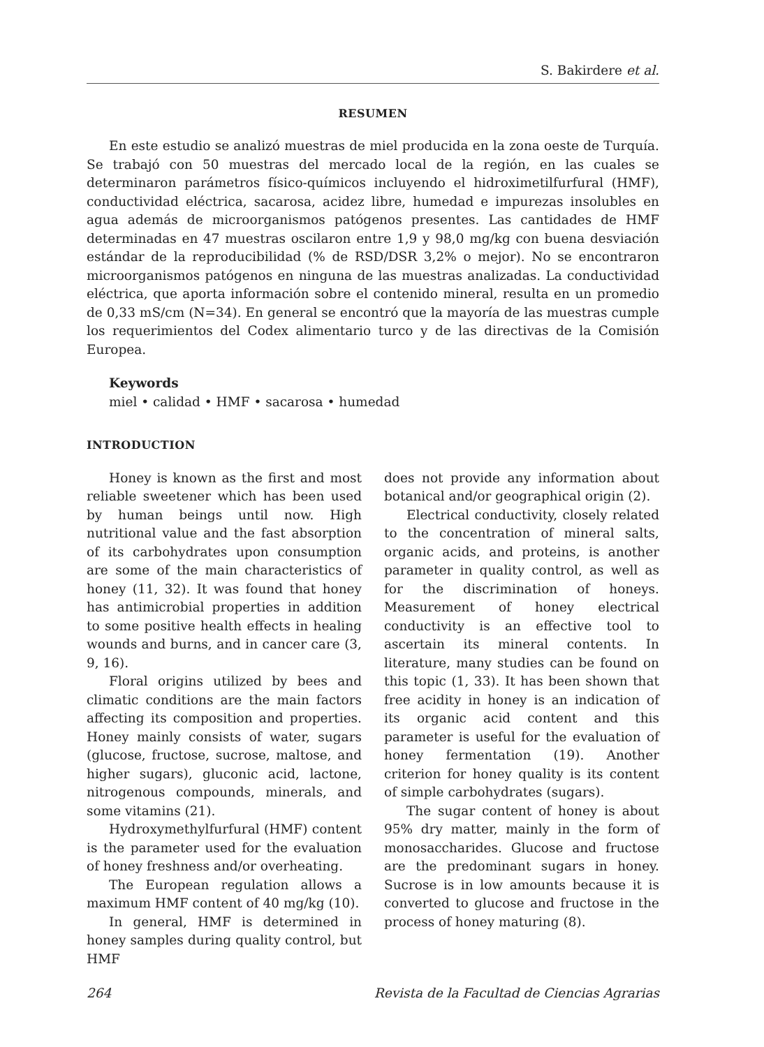S. Bakirdere et al.
RESUMEN
En este estudio se analizó muestras de miel producida en la zona oeste de Turquía. Se trabajó con 50 muestras del mercado local de la región, en las cuales se determinaron parámetros físico-químicos incluyendo el hidroximetilfurfural (HMF), conductividad eléctrica, sacarosa, acidez libre, humedad e impurezas insolubles en agua además de microorganismos patógenos presentes. Las cantidades de HMF determinadas en 47 muestras oscilaron entre 1,9 y 98,0 mg/kg con buena desviación estándar de la reproducibilidad (% de RSD/DSR 3,2% o mejor). No se encontraron microorganismos patógenos en ninguna de las muestras analizadas. La conductividad eléctrica, que aporta información sobre el contenido mineral, resulta en un promedio de 0,33 mS/cm (N=34). En general se encontró que la mayoría de las muestras cumple los requerimientos del Codex alimentario turco y de las directivas de la Comisión Europea.
Keywords
miel • calidad • HMF • sacarosa • humedad
INTRODUCTION
Honey is known as the first and most reliable sweetener which has been used by human beings until now. High nutritional value and the fast absorption of its carbohydrates upon consumption are some of the main characteristics of honey (11, 32). It was found that honey has antimicrobial properties in addition to some positive health effects in healing wounds and burns, and in cancer care (3, 9, 16).
Floral origins utilized by bees and climatic conditions are the main factors affecting its composition and properties. Honey mainly consists of water, sugars (glucose, fructose, sucrose, maltose, and higher sugars), gluconic acid, lactone, nitrogenous compounds, minerals, and some vitamins (21).
Hydroxymethylfurfural (HMF) content is the parameter used for the evaluation of honey freshness and/or overheating.
The European regulation allows a maximum HMF content of 40 mg/kg (10).
In general, HMF is determined in honey samples during quality control, but HMF
does not provide any information about botanical and/or geographical origin (2).
Electrical conductivity, closely related to the concentration of mineral salts, organic acids, and proteins, is another parameter in quality control, as well as for the discrimination of honeys. Measurement of honey electrical conductivity is an effective tool to ascertain its mineral contents. In literature, many studies can be found on this topic (1, 33). It has been shown that free acidity in honey is an indication of its organic acid content and this parameter is useful for the evaluation of honey fermentation (19). Another criterion for honey quality is its content of simple carbohydrates (sugars).
The sugar content of honey is about 95% dry matter, mainly in the form of monosaccharides. Glucose and fructose are the predominant sugars in honey. Sucrose is in low amounts because it is converted to glucose and fructose in the process of honey maturing (8).
264 Revista de la Facultad de Ciencias Agrarias